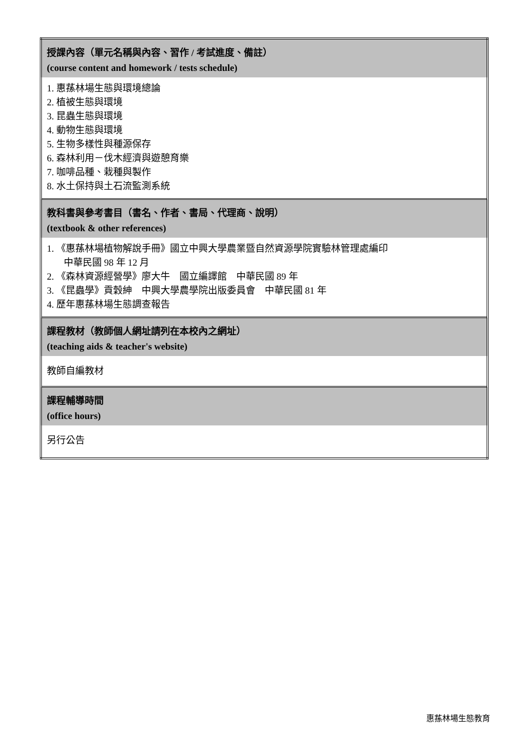| 授課內容（單元名稱與內容、習作 / 考試進度、備註） (course content and homework / tests schedule) |
| --- |
| 1. 惠蓀林場生態與環境總論 2. 植被生態與環境 3. 昆蟲生態與環境 4. 動物生態與環境 5. 生物多樣性與種源保存 6. 森林利用－伐木經濟與遊憩育樂 7. 咖啡品種、栽種與製作 8. 水土保持與土石流監測系統 |
| 教科書與參考書目（書名、作者、書局、代理商、說明） (textbook & other references) |
| 1. 《惠蓀林場植物解說手冊》國立中興大學農業暨自然資源學院實驗林管理處編印 中華民國 98 年 12 月 2. 《森林資源經營學》廖大牛 國立編譯館 中華民國 89 年 3. 《昆蟲學》貢穀紳 中興大學農學院出版委員會 中華民國 81 年 4. 歷年惠蓀林場生態調查報告 |
| 課程教材（教師個人網址請列在本校內之網址） (teaching aids & teacher's website) |
| 教師自編教材 |
| 課程輔導時間 (office hours) |
| 另行公告 |
惠蓀林場生態教育